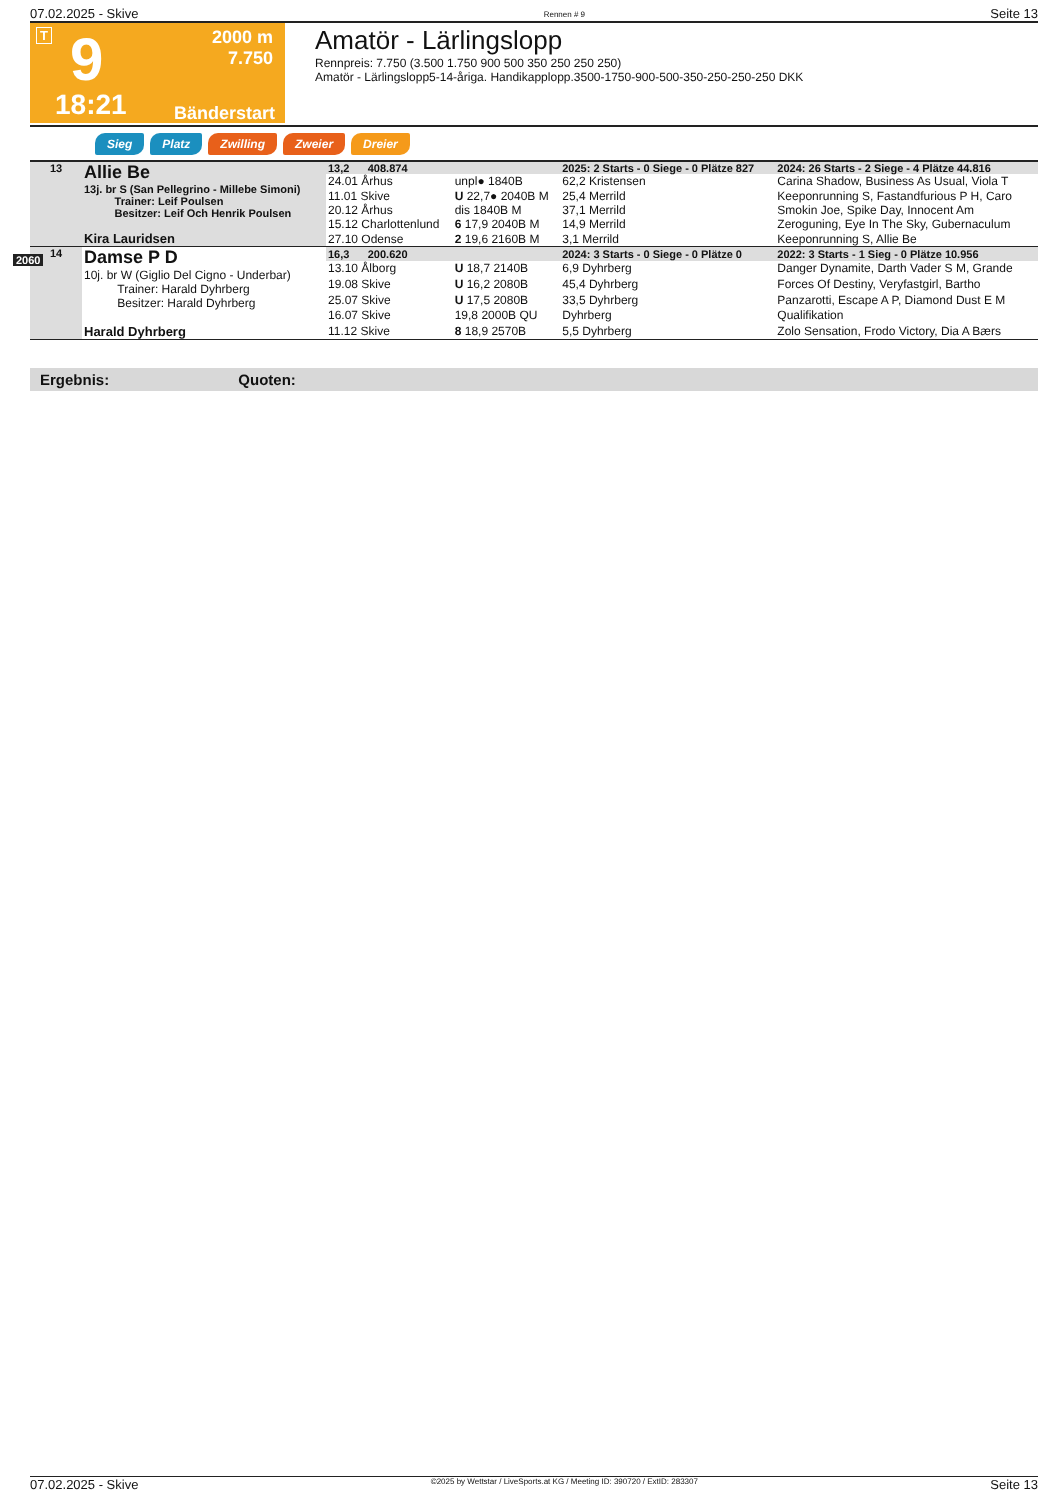07.02.2025 - Skive Rennen # 9 Seite 13
T 9
2000 m
7.750
18:21 Bänderstart
Amatör - Lärlingslopp
Rennpreis: 7.750 (3.500 1.750 900 500 350 250 250 250)
Amatör - Lärlingslopp5-14-åriga. Handikapplopp.3500-1750-900-500-350-250-250-250 DKK
Sieg Platz Zwilling Zweier Dreier
| 13 | Allie Be 13j. br S (San Pellegrino - Millebe Simoni) Trainer: Leif Poulsen Besitzer: Leif Och Henrik Poulsen Kira Lauridsen | 13,2 408.874 | | 2025: 2 Starts - 0 Siege - 0 Plätze 827 | | 2024: 26 Starts - 2 Siege - 4 Plätze 44.816 |
| | | 24.01 Århus | unpl● 1840B | 62,2 Kristensen | | Carina Shadow, Business As Usual, Viola T |
| | | 11.01 Skive | U 22,7● 2040B M | 25,4 Merrild | | Keeponrunning S, Fastandfurious P H, Caro |
| | | 20.12 Århus | dis 1840B M | 37,1 Merrild | | Smokin Joe, Spike Day, Innocent Am |
| | | 15.12 Charlottenlund | 6 17,9 2040B M | 14,9 Merrild | | Zeroguning, Eye In The Sky, Gubernaculum |
| | | 27.10 Odense | 2 19,6 2160B M | 3,1 Merrild | | Keeponrunning S, Allie Be |
| 14 | Damse P D 10j. br W (Giglio Del Cigno - Underbar) Trainer: Harald Dyhrberg Besitzer: Harald Dyhrberg Harald Dyhrberg | 16,3 200.620 | | 2024: 3 Starts - 0 Siege - 0 Plätze 0 | | 2022: 3 Starts - 1 Sieg - 0 Plätze 10.956 |
| | | 13.10 Ålborg | U 18,7 2140B | 6,9 Dyhrberg | | Danger Dynamite, Darth Vader S M, Grande |
| | | 19.08 Skive | U 16,2 2080B | 45,4 Dyhrberg | | Forces Of Destiny, Veryfastgirl, Bartho |
| | | 25.07 Skive | U 17,5 2080B | 33,5 Dyhrberg | | Panzarotti, Escape A P, Diamond Dust E M |
| | | 16.07 Skive | 19,8 2000B QU | Dyhrberg | | Qualifikation |
| | | 11.12 Skive | 8 18,9 2570B | 5,5 Dyhrberg | | Zolo Sensation, Frodo Victory, Dia A Bærs |
2060
Ergebnis: Quoten:
07.02.2025 - Skive ©2025 by Wettstar / LiveSports.at KG / Meeting ID: 390720 / ExtID: 283307 Seite 13